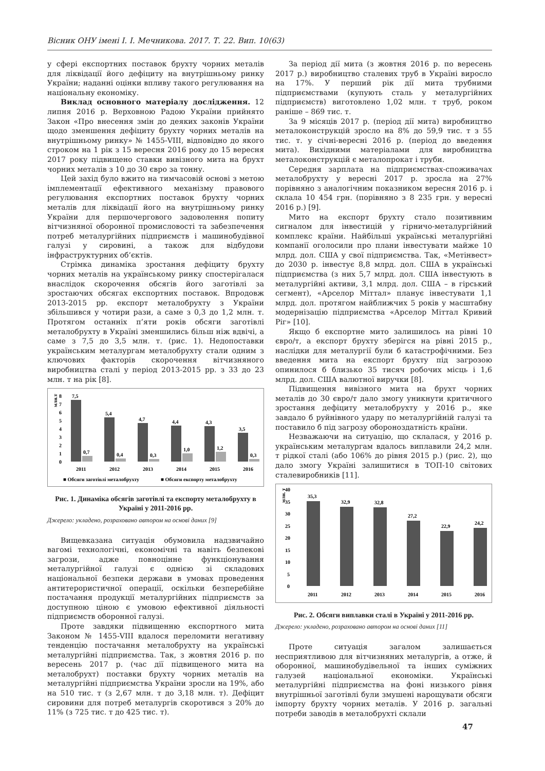Вісник ОНУ імені І. І. Мечникова. 2017. Т. 22. Вип. 10(63)
у сфері експортних поставок брухту чорних металів для ліквідації його дефіциту на внутрішньому ринку України; наданні оцінки впливу такого регулювання на національну економіку.
Виклад основного матеріалу дослідження. 12 липня 2016 р. Верховною Радою України прийнято Закон «Про внесення змін до деяких законів України щодо зменшення дефіциту брухту чорних металів на внутрішньому ринку» № 1455-VIII, відповідно до якого строком на 1 рік з 15 вересня 2016 року до 15 вересня 2017 року підвищено ставки вивізного мита на брухт чорних металів з 10 до 30 євро за тонну.
Цей захід було вжито на тимчасовій основі з метою імплементації ефективного механізму правового регулювання експортних поставок брухту чорних металів для ліквідації його на внутрішньому ринку України для першочергового задоволення попиту вітчизняної оборонної промисловості та забезпечення потреб металургійних підприємств і машинобудівної галузі у сировині, а також для відбудови інфраструктурних об’єктів.
Стрімка динаміка зростання дефіциту брухту чорних металів на українському ринку спостерігалася внаслідок скорочення обсягів його заготівлі за зростаючих обсягах експортних поставок. Впродовж 2013-2015 рр. експорт металобрухту з України збільшився у чотири рази, а саме з 0,3 до 1,2 млн. т. Протягом останніх п’яти років обсяги заготівлі металобрухту в Україні зменшились більш ніж вдвічі, а саме з 7,5 до 3,5 млн. т. (рис. 1). Недопоставки українським металургам металобрухту стали одним з ключових факторів скорочення вітчизняного виробництва сталі у період 2013-2015 рр. з 33 до 23 млн. т на рік [8].
млн.т
8
7
6
5
4
3
2
1
0
7,5
5,4
4,7
4,4
4,3
3,5
0,7
0,4
0,3
1,0
1,2
0,3
2011
2012
2013
2014
2015
2016
■ Обсяги заготівлі металобрухту
■ Обсяги експорту металобрухту
Рис. 1. Динаміка обсягів заготівлі та експорту металобрухту в Україні у 2011-2016 рр.
Джерело: укладено, розраховано автором на основі даних [9]
Вищевказана ситуація обумовила надзвичайно вагомі технологічні, економічні та навіть безпекові загрози, адже повноцінне функціонування металургійної галузі є однією зі складових національної безпеки держави в умовах проведення антитерористичної операції, оскільки безперебійне постачання продукції металургійних підприємств за доступною ціною є умовою ефективної діяльності підприємств оборонної галузі.
Проте завдяки підвищенню експортного мита Законом № 1455-VIII вдалося переломити негативну тенденцію постачання металобрухту на українські металургійні підприємства. Так, з жовтня 2016 р. по вересень 2017 р. (час дії підвищеного мита на металобрухт) поставки брухту чорних металів на металургійні підприємства України зросли на 19%, або на 510 тис. т (з 2,67 млн. т до 3,18 млн. т). Дефіцит сировини для потреб металургів скоротився з 20% до 11% (з 725 тис. т до 425 тис. т).
За період дії мита (з жовтня 2016 р. по вересень 2017 р.) виробництво сталевих труб в Україні виросло на 17%. У перший рік дії мита трубними підприємствами (купують сталь у металургійних підприємств) виготовлено 1,02 млн. т труб, роком раніше – 869 тис. т.
За 9 місяців 2017 р. (період дії мита) виробництво металоконструкцій зросло на 8% до 59,9 тис. т з 55 тис. т. у січні-вересні 2016 р. (період до введення мита). Вихідними матеріалами для виробництва металоконструкцій є металопрокат і труби.
Середня зарплата на підприємствах-споживачах металобрухту у вересні 2017 р. зросла на 27% порівняно з аналогічним показником вересня 2016 р. і склала 10 454 грн. (порівняно з 8 235 грн. у вересні 2016 р.) [9].
Мито на експорт брухту стало позитивним сигналом для інвестицій у гірничо-металургійний комплекс країни. Найбільші українські металургійні компанії оголосили про плани інвестувати майже 10 млрд. дол. США у свої підприємства. Так, «Метінвест» до 2030 р. інвестує 8,8 млрд. дол. США в українські підприємства (з них 5,7 млрд. дол. США інвестують в металургійні активи, 3,1 млрд. дол. США – в гірський сегмент), «Арселор Міттал» планує інвестувати 1,1 млрд. дол. протягом найближчих 5 років у масштабну модернізацію підприємства «Арселор Міттал Кривий Ріг» [10].
Якщо б експортне мито залишилось на рівні 10 євро/т, а експорт брухту зберігся на рівні 2015 р., наслідки для металургії були б катастрофічними. Без введення мита на експорт брухту під загрозою опинилося б близько 35 тисяч робочих місць і 1,6 млрд. дол. США валютної виручки [8].
Підвищення вивізного мита на брухт чорних металів до 30 євро/т дало змогу уникнути критичного зростання дефіциту металобрухту у 2016 р., яке завдало б руйнівного удару по металургійній галузі та поставило б під загрозу обороноздатність країни.
Незважаючи на ситуацію, що склалася, у 2016 р. українським металургам вдалось виплавили 24,2 млн. т рідкої сталі (або 106% до рівня 2015 р.) (рис. 2), що дало змогу Україні залишитися в ТОП-10 світових сталевиробників [11].
млн. т
40
35
30
25
20
15
10
5
0
35,3
32,9
32,8
27,2
22,9
24,2
2011
2012
2013
2014
2015
2016
Рис. 2. Обсяги виплавки сталі в Україні у 2011-2016 рр.
Джерело: укладено, розраховано автором на основі даних [11]
Проте ситуація загалом залишається несприятливою для вітчизняних металургів, а отже, й оборонної, машинобудівельної та інших суміжних галузей національної економіки. Українські металургійні підприємства на фоні низького рівня внутрішньої заготівлі були змушені нарощувати обсяги імпорту брухту чорних металів. У 2016 р. загальні потреби заводів в металобрухті склали
47